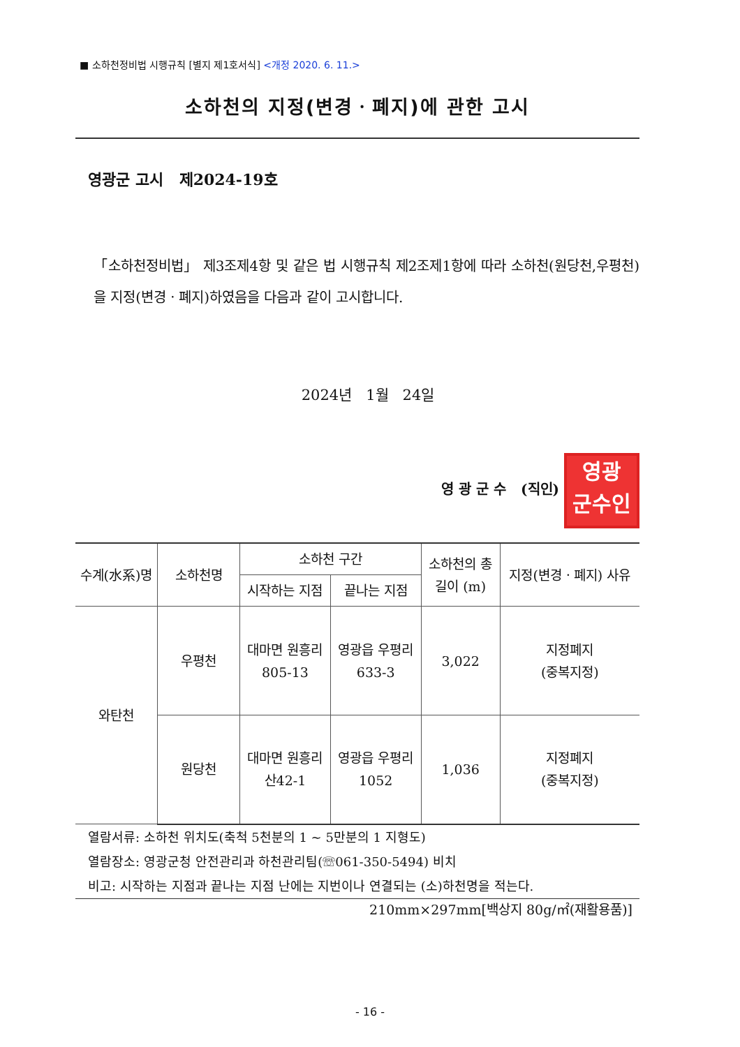■ 소하천정비법 시행규칙 [별지 제1호서식] <개정 2020. 6. 11.>
소하천의 지정(변경ㆍ폐지)에 관한 고시
영광군 고시 제2024-19호
「소하천정비법」 제3조제4항 및 같은 법 시행규칙 제2조제1항에 따라 소하천(원당천,우평천)을 지정(변경ㆍ폐지)하였음을 다음과 같이 고시합니다.
2024년 1월 24일
영 광 군 수 (직인) 영광
군수인
| 수계(水系)명 | 소하천명 | 소하천 구간 | | 소하천의 총길이 (m) | 지정(변경ㆍ폐지) 사유 |
| --- | --- | --- | --- | --- | --- |
| | | 시작하는 지점 | 끝나는 지점 | | |
| 와탄천 | 우평천 | 대마면 원흥리 805-13 | 영광읍 우평리 633-3 | 3,022 | 지정폐지 (중복지정) |
| | 원당천 | 대마면 원흥리 산42-1 | 영광읍 우평리 1052 | 1,036 | 지정폐지 (중복지정) |
열람서류: 소하천 위치도(축척 5천분의 1 ~ 5만분의 1 지형도)
열람장소: 영광군청 안전관리과 하천관리팀(☏061-350-5494) 비치
비고: 시작하는 지점과 끝나는 지점 난에는 지번이나 연결되는 (소)하천명을 적는다.
210mm×297mm[백상지 80g/㎡(재활용품)]
- 16 -